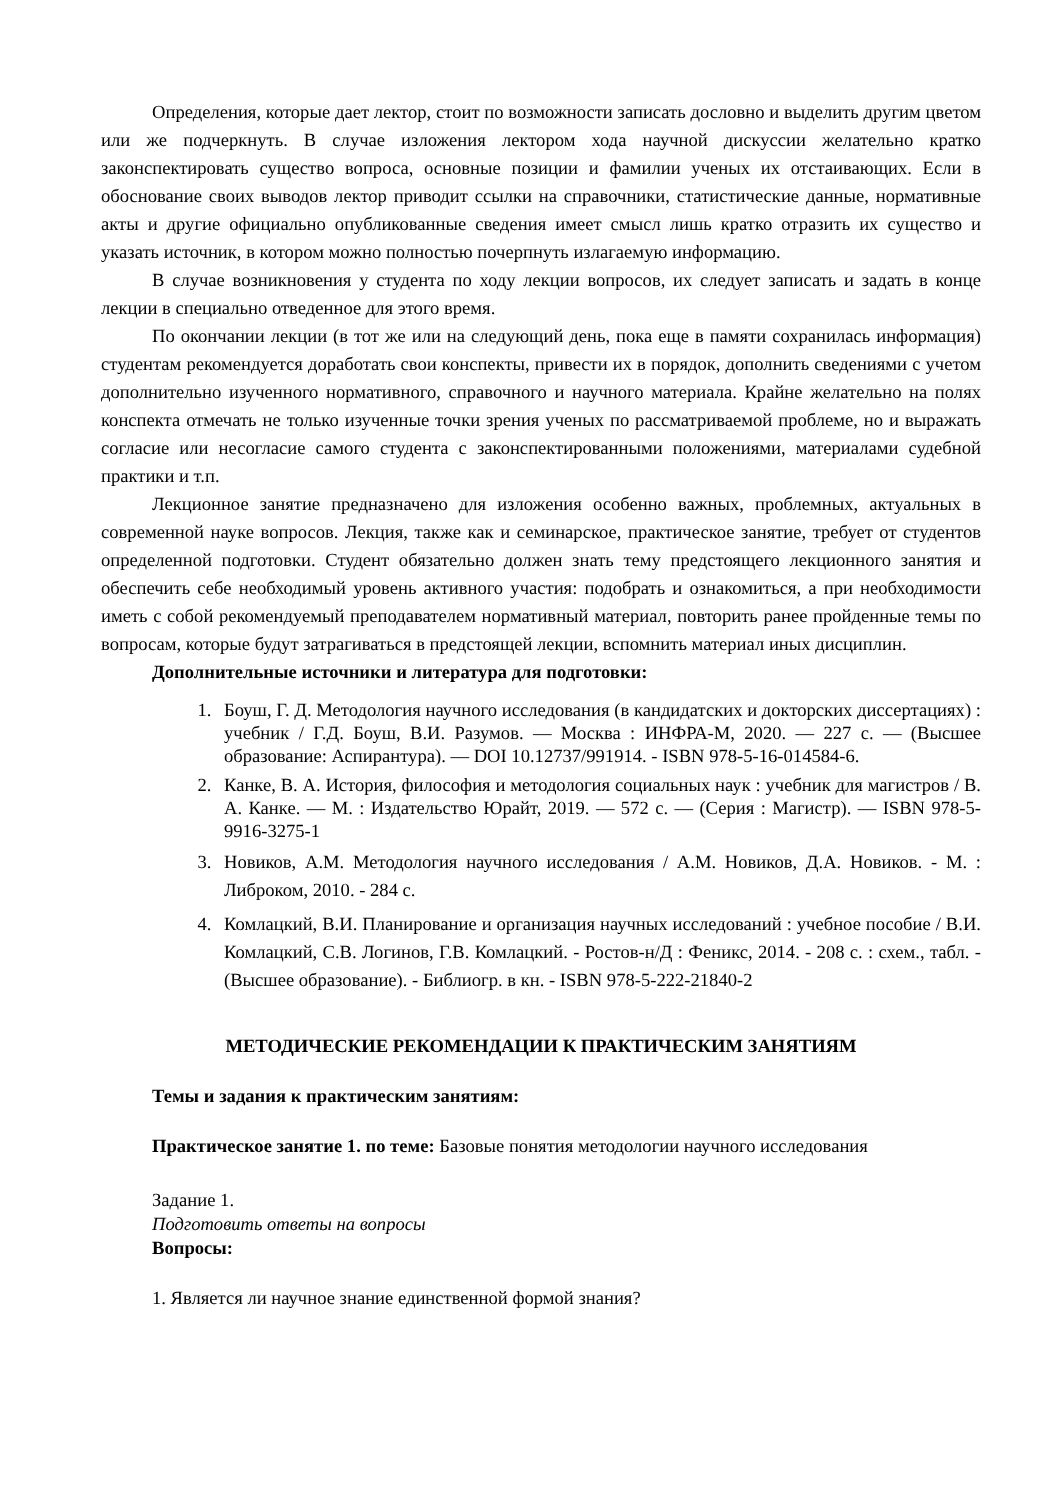Определения, которые дает лектор, стоит по возможности записать дословно и выделить другим цветом или же подчеркнуть. В случае изложения лектором хода научной дискуссии желательно кратко законспектировать существо вопроса, основные позиции и фамилии ученых их отстаивающих. Если в обоснование своих выводов лектор приводит ссылки на справочники, статистические данные, нормативные акты и другие официально опубликованные сведения имеет смысл лишь кратко отразить их существо и указать источник, в котором можно полностью почерпнуть излагаемую информацию.
В случае возникновения у студента по ходу лекции вопросов, их следует записать и задать в конце лекции в специально отведенное для этого время.
По окончании лекции (в тот же или на следующий день, пока еще в памяти сохранилась информация) студентам рекомендуется доработать свои конспекты, привести их в порядок, дополнить сведениями с учетом дополнительно изученного нормативного, справочного и научного материала. Крайне желательно на полях конспекта отмечать не только изученные точки зрения ученых по рассматриваемой проблеме, но и выражать согласие или несогласие самого студента с законспектированными положениями, материалами судебной практики и т.п.
Лекционное занятие предназначено для изложения особенно важных, проблемных, актуальных в современной науке вопросов. Лекция, также как и семинарское, практическое занятие, требует от студентов определенной подготовки. Студент обязательно должен знать тему предстоящего лекционного занятия и обеспечить себе необходимый уровень активного участия: подобрать и ознакомиться, а при необходимости иметь с собой рекомендуемый преподавателем нормативный материал, повторить ранее пройденные темы по вопросам, которые будут затрагиваться в предстоящей лекции, вспомнить материал иных дисциплин.
Дополнительные источники и литература для подготовки:
1. Боуш, Г. Д. Методология научного исследования (в кандидатских и докторских диссертациях) : учебник / Г.Д. Боуш, В.И. Разумов. — Москва : ИНФРА-М, 2020. — 227 с. — (Высшее образование: Аспирантура). — DOI 10.12737/991914. - ISBN 978-5-16-014584-6.
2. Канке, В. А. История, философия и методология социальных наук : учебник для магистров / В. А. Канке. — М. : Издательство Юрайт, 2019. — 572 с. — (Серия : Магистр). — ISBN 978-5-9916-3275-1
3. Новиков, А.М. Методология научного исследования / А.М. Новиков, Д.А. Новиков. - М. : Либроком, 2010. - 284 с.
4. Комлацкий, В.И. Планирование и организация научных исследований : учебное пособие / В.И. Комлацкий, С.В. Логинов, Г.В. Комлацкий. - Ростов-н/Д : Феникс, 2014. - 208 с. : схем., табл. - (Высшее образование). - Библиогр. в кн. - ISBN 978-5-222-21840-2
МЕТОДИЧЕСКИЕ РЕКОМЕНДАЦИИ К ПРАКТИЧЕСКИМ ЗАНЯТИЯМ
Темы и задания к практическим занятиям:
Практическое занятие 1. по теме: Базовые понятия методологии научного исследования
Задание 1.
Подготовить ответы на вопросы
Вопросы:
1. Является ли научное знание единственной формой знания?